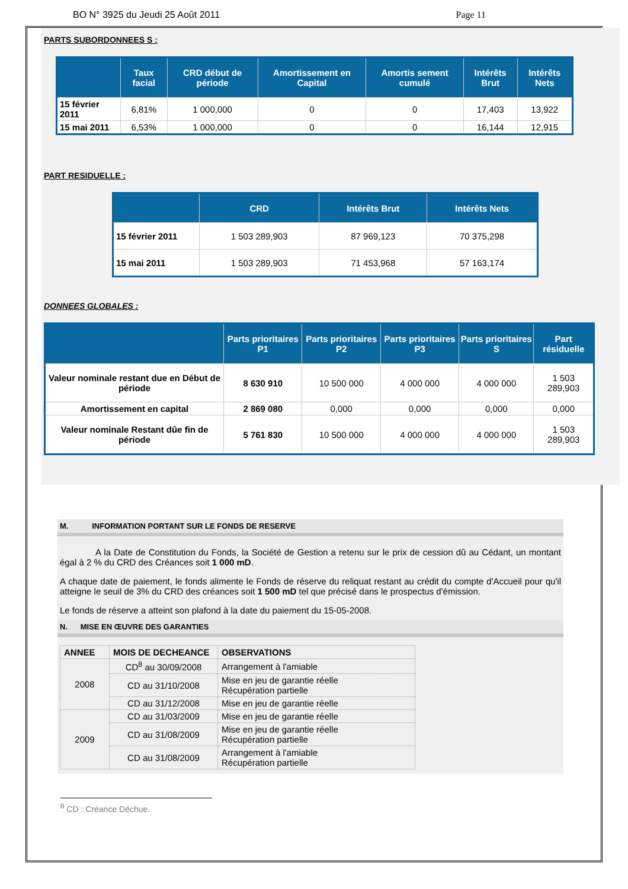BO N° 3925 du Jeudi 25 Août 2011 Page 11
PARTS SUBORDONNEES S :
| | Taux facial | CRD début de période | Amortissement en Capital | Amortis sement cumulé | Intérêts Brut | Intérêts Nets |
| --- | --- | --- | --- | --- | --- | --- |
| 15 février 2011 | 6,81% | 1 000,000 | 0 | 0 | 17,403 | 13,922 |
| 15 mai 2011 | 6,53% | 1 000,000 | 0 | 0 | 16,144 | 12,915 |
PART RESIDUELLE :
| | CRD | Intérêts Brut | Intérêts Nets |
| --- | --- | --- | --- |
| 15 février 2011 | 1 503 289,903 | 87 969,123 | 70 375,298 |
| 15 mai 2011 | 1 503 289,903 | 71 453,968 | 57 163,174 |
DONNEES GLOBALES :
| | Parts prioritaires P1 | Parts prioritaires P2 | Parts prioritaires P3 | Parts prioritaires S | Part résiduelle |
| --- | --- | --- | --- | --- | --- |
| Valeur nominale restant due en Début de période | 8 630 910 | 10 500 000 | 4 000 000 | 4 000 000 | 1 503 289,903 |
| Amortissement en capital | 2 869 080 | 0,000 | 0,000 | 0,000 | 0,000 |
| Valeur nominale Restant dûe fin de période | 5 761 830 | 10 500 000 | 4 000 000 | 4 000 000 | 1 503 289,903 |
M. INFORMATION PORTANT SUR LE FONDS DE RESERVE
A la Date de Constitution du Fonds, la Société de Gestion a retenu sur le prix de cession dû au Cédant, un montant égal à 2 % du CRD des Créances soit 1 000 mD.
A chaque date de paiement, le fonds alimente le Fonds de réserve du reliquat restant au crédit du compte d'Accueil pour qu'il atteigne le seuil de 3% du CRD des créances soit 1 500 mD tel que précisé dans le prospectus d'émission.
Le fonds de réserve a atteint son plafond à la date du paiement du 15-05-2008.
N. MISE EN ŒUVRE DES GARANTIES
| ANNEE | MOIS DE DECHEANCE | OBSERVATIONS |
| --- | --- | --- |
| 2008 | CD<sup>8</sup> au 30/09/2008 | Arrangement à l'amiable |
| | CD au 31/10/2008 | Mise en jeu de garantie réelle Récupération partielle |
| | CD au 31/12/2008 | Mise en jeu de garantie réelle |
| 2009 | CD au 31/03/2009 | Mise en jeu de garantie réelle |
| | CD au 31/08/2009 | Mise en jeu de garantie réelle Récupération partielle |
| | CD au 31/08/2009 | Arrangement à l'amiable Récupération partielle |
<sup>8</sup> CD : Créance Déchue.